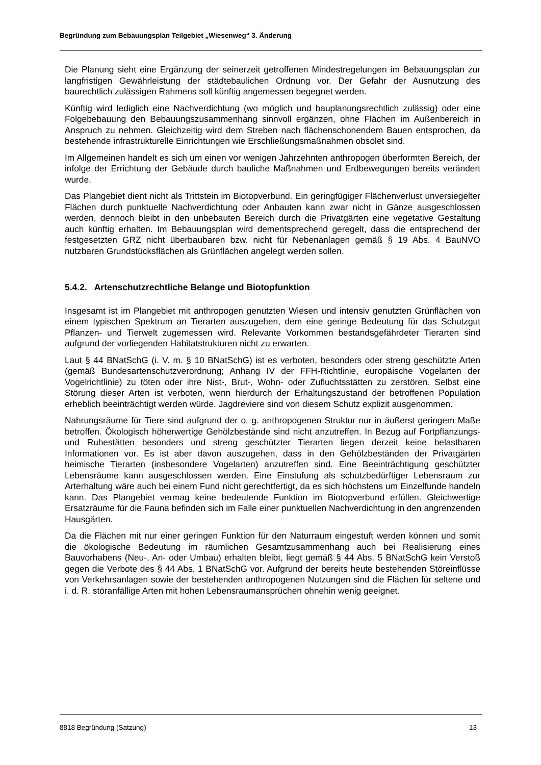Begründung zum Bebauungsplan Teilgebiet „Wiesenweg“ 3. Änderung
Die Planung sieht eine Ergänzung der seinerzeit getroffenen Mindestregelungen im Bebauungsplan zur langfristigen Gewährleistung der städtebaulichen Ordnung vor. Der Gefahr der Ausnutzung des baurechtlich zulässigen Rahmens soll künftig angemessen begegnet werden.
Künftig wird lediglich eine Nachverdichtung (wo möglich und bauplanungsrechtlich zulässig) oder eine Folgebebauung den Bebauungszusammenhang sinnvoll ergänzen, ohne Flächen im Außenbereich in Anspruch zu nehmen. Gleichzeitig wird dem Streben nach flächenschonendem Bauen entsprochen, da bestehende infrastrukturelle Einrichtungen wie Erschließungsmaßnahmen obsolet sind.
Im Allgemeinen handelt es sich um einen vor wenigen Jahrzehnten anthropogen überformten Bereich, der infolge der Errichtung der Gebäude durch bauliche Maßnahmen und Erdbewegungen bereits verändert wurde.
Das Plangebiet dient nicht als Trittstein im Biotopverbund. Ein geringfügiger Flächenverlust unversiegelter Flächen durch punktuelle Nachverdichtung oder Anbauten kann zwar nicht in Gänze ausgeschlossen werden, dennoch bleibt in den unbebauten Bereich durch die Privatgärten eine vegetative Gestaltung auch künftig erhalten. Im Bebauungsplan wird dementsprechend geregelt, dass die entsprechend der festgesetzten GRZ nicht überbaubaren bzw. nicht für Nebenanlagen gemäß § 19 Abs. 4 BauNVO nutzbaren Grundstücksflächen als Grünflächen angelegt werden sollen.
5.4.2. Artenschutzrechtliche Belange und Biotopfunktion
Insgesamt ist im Plangebiet mit anthropogen genutzten Wiesen und intensiv genutzten Grünflächen von einem typischen Spektrum an Tierarten auszugehen, dem eine geringe Bedeutung für das Schutzgut Pflanzen- und Tierwelt zugemessen wird. Relevante Vorkommen bestandsgefährdeter Tierarten sind aufgrund der vorliegenden Habitatstrukturen nicht zu erwarten.
Laut § 44 BNatSchG (i. V. m. § 10 BNatSchG) ist es verboten, besonders oder streng geschützte Arten (gemäß Bundesartenschutzverordnung; Anhang IV der FFH-Richtlinie, europäische Vogelarten der Vogelrichtlinie) zu töten oder ihre Nist-, Brut-, Wohn- oder Zufluchtsstätten zu zerstören. Selbst eine Störung dieser Arten ist verboten, wenn hierdurch der Erhaltungszustand der betroffenen Population erheblich beeinträchtigt werden würde. Jagdreviere sind von diesem Schutz explizit ausgenommen.
Nahrungsräume für Tiere sind aufgrund der o. g. anthropogenen Struktur nur in äußerst geringem Maße betroffen. Ökologisch höherwertige Gehölzbestände sind nicht anzutreffen. In Bezug auf Fortpflanzungs- und Ruhestätten besonders und streng geschützter Tierarten liegen derzeit keine belastbaren Informationen vor. Es ist aber davon auszugehen, dass in den Gehölzbeständen der Privatgärten heimische Tierarten (insbesondere Vogelarten) anzutreffen sind. Eine Beeinträchtigung geschützter Lebensräume kann ausgeschlossen werden. Eine Einstufung als schutzbedürftiger Lebensraum zur Arterhaltung wäre auch bei einem Fund nicht gerechtfertigt, da es sich höchstens um Einzelfunde handeln kann. Das Plangebiet vermag keine bedeutende Funktion im Biotopverbund erfüllen. Gleichwertige Ersatzräume für die Fauna befinden sich im Falle einer punktuellen Nachverdichtung in den angrenzenden Hausgärten.
Da die Flächen mit nur einer geringen Funktion für den Naturraum eingestuft werden können und somit die ökologische Bedeutung im räumlichen Gesamtzusammenhang auch bei Realisierung eines Bauvorhabens (Neu-, An- oder Umbau) erhalten bleibt, liegt gemäß § 44 Abs. 5 BNatSchG kein Verstoß gegen die Verbote des § 44 Abs. 1 BNatSchG vor. Aufgrund der bereits heute bestehenden Störeinflüsse von Verkehrsanlagen sowie der bestehenden anthropogenen Nutzungen sind die Flächen für seltene und i. d. R. störanfällige Arten mit hohen Lebensraumansprüchen ohnehin wenig geeignet.
8818 Begründung (Satzung) 13